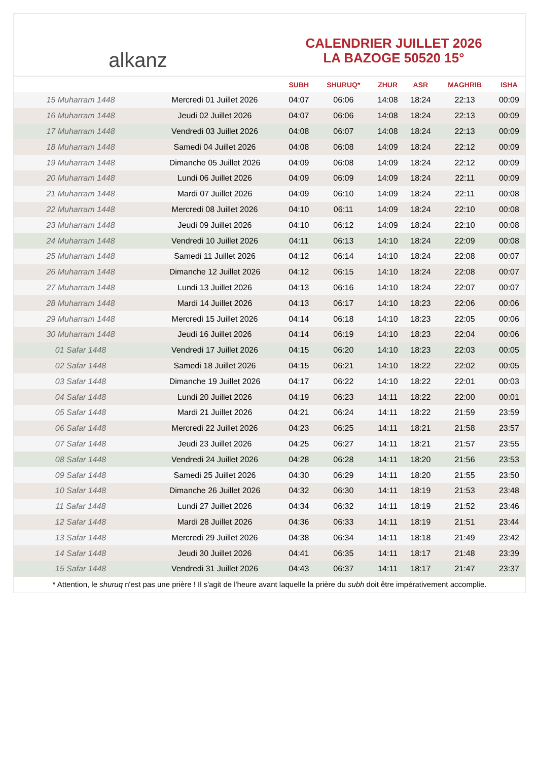alkanz
CALENDRIER JUILLET 2026
LA BAZOGE 50520 15°
| | | SUBH | SHURUQ* | ZHUR | ASR | MAGHRIB | ISHA |
| --- | --- | --- | --- | --- | --- | --- | --- |
| 15 Muharram 1448 | Mercredi 01 Juillet 2026 | 04:07 | 06:06 | 14:08 | 18:24 | 22:13 | 00:09 |
| 16 Muharram 1448 | Jeudi 02 Juillet 2026 | 04:07 | 06:06 | 14:08 | 18:24 | 22:13 | 00:09 |
| 17 Muharram 1448 | Vendredi 03 Juillet 2026 | 04:08 | 06:07 | 14:08 | 18:24 | 22:13 | 00:09 |
| 18 Muharram 1448 | Samedi 04 Juillet 2026 | 04:08 | 06:08 | 14:09 | 18:24 | 22:12 | 00:09 |
| 19 Muharram 1448 | Dimanche 05 Juillet 2026 | 04:09 | 06:08 | 14:09 | 18:24 | 22:12 | 00:09 |
| 20 Muharram 1448 | Lundi 06 Juillet 2026 | 04:09 | 06:09 | 14:09 | 18:24 | 22:11 | 00:09 |
| 21 Muharram 1448 | Mardi 07 Juillet 2026 | 04:09 | 06:10 | 14:09 | 18:24 | 22:11 | 00:08 |
| 22 Muharram 1448 | Mercredi 08 Juillet 2026 | 04:10 | 06:11 | 14:09 | 18:24 | 22:10 | 00:08 |
| 23 Muharram 1448 | Jeudi 09 Juillet 2026 | 04:10 | 06:12 | 14:09 | 18:24 | 22:10 | 00:08 |
| 24 Muharram 1448 | Vendredi 10 Juillet 2026 | 04:11 | 06:13 | 14:10 | 18:24 | 22:09 | 00:08 |
| 25 Muharram 1448 | Samedi 11 Juillet 2026 | 04:12 | 06:14 | 14:10 | 18:24 | 22:08 | 00:07 |
| 26 Muharram 1448 | Dimanche 12 Juillet 2026 | 04:12 | 06:15 | 14:10 | 18:24 | 22:08 | 00:07 |
| 27 Muharram 1448 | Lundi 13 Juillet 2026 | 04:13 | 06:16 | 14:10 | 18:24 | 22:07 | 00:07 |
| 28 Muharram 1448 | Mardi 14 Juillet 2026 | 04:13 | 06:17 | 14:10 | 18:23 | 22:06 | 00:06 |
| 29 Muharram 1448 | Mercredi 15 Juillet 2026 | 04:14 | 06:18 | 14:10 | 18:23 | 22:05 | 00:06 |
| 30 Muharram 1448 | Jeudi 16 Juillet 2026 | 04:14 | 06:19 | 14:10 | 18:23 | 22:04 | 00:06 |
| 01 Safar 1448 | Vendredi 17 Juillet 2026 | 04:15 | 06:20 | 14:10 | 18:23 | 22:03 | 00:05 |
| 02 Safar 1448 | Samedi 18 Juillet 2026 | 04:15 | 06:21 | 14:10 | 18:22 | 22:02 | 00:05 |
| 03 Safar 1448 | Dimanche 19 Juillet 2026 | 04:17 | 06:22 | 14:10 | 18:22 | 22:01 | 00:03 |
| 04 Safar 1448 | Lundi 20 Juillet 2026 | 04:19 | 06:23 | 14:11 | 18:22 | 22:00 | 00:01 |
| 05 Safar 1448 | Mardi 21 Juillet 2026 | 04:21 | 06:24 | 14:11 | 18:22 | 21:59 | 23:59 |
| 06 Safar 1448 | Mercredi 22 Juillet 2026 | 04:23 | 06:25 | 14:11 | 18:21 | 21:58 | 23:57 |
| 07 Safar 1448 | Jeudi 23 Juillet 2026 | 04:25 | 06:27 | 14:11 | 18:21 | 21:57 | 23:55 |
| 08 Safar 1448 | Vendredi 24 Juillet 2026 | 04:28 | 06:28 | 14:11 | 18:20 | 21:56 | 23:53 |
| 09 Safar 1448 | Samedi 25 Juillet 2026 | 04:30 | 06:29 | 14:11 | 18:20 | 21:55 | 23:50 |
| 10 Safar 1448 | Dimanche 26 Juillet 2026 | 04:32 | 06:30 | 14:11 | 18:19 | 21:53 | 23:48 |
| 11 Safar 1448 | Lundi 27 Juillet 2026 | 04:34 | 06:32 | 14:11 | 18:19 | 21:52 | 23:46 |
| 12 Safar 1448 | Mardi 28 Juillet 2026 | 04:36 | 06:33 | 14:11 | 18:19 | 21:51 | 23:44 |
| 13 Safar 1448 | Mercredi 29 Juillet 2026 | 04:38 | 06:34 | 14:11 | 18:18 | 21:49 | 23:42 |
| 14 Safar 1448 | Jeudi 30 Juillet 2026 | 04:41 | 06:35 | 14:11 | 18:17 | 21:48 | 23:39 |
| 15 Safar 1448 | Vendredi 31 Juillet 2026 | 04:43 | 06:37 | 14:11 | 18:17 | 21:47 | 23:37 |
* Attention, le shuruq n'est pas une prière ! Il s'agit de l'heure avant laquelle la prière du subh doit être impérativement accomplie.